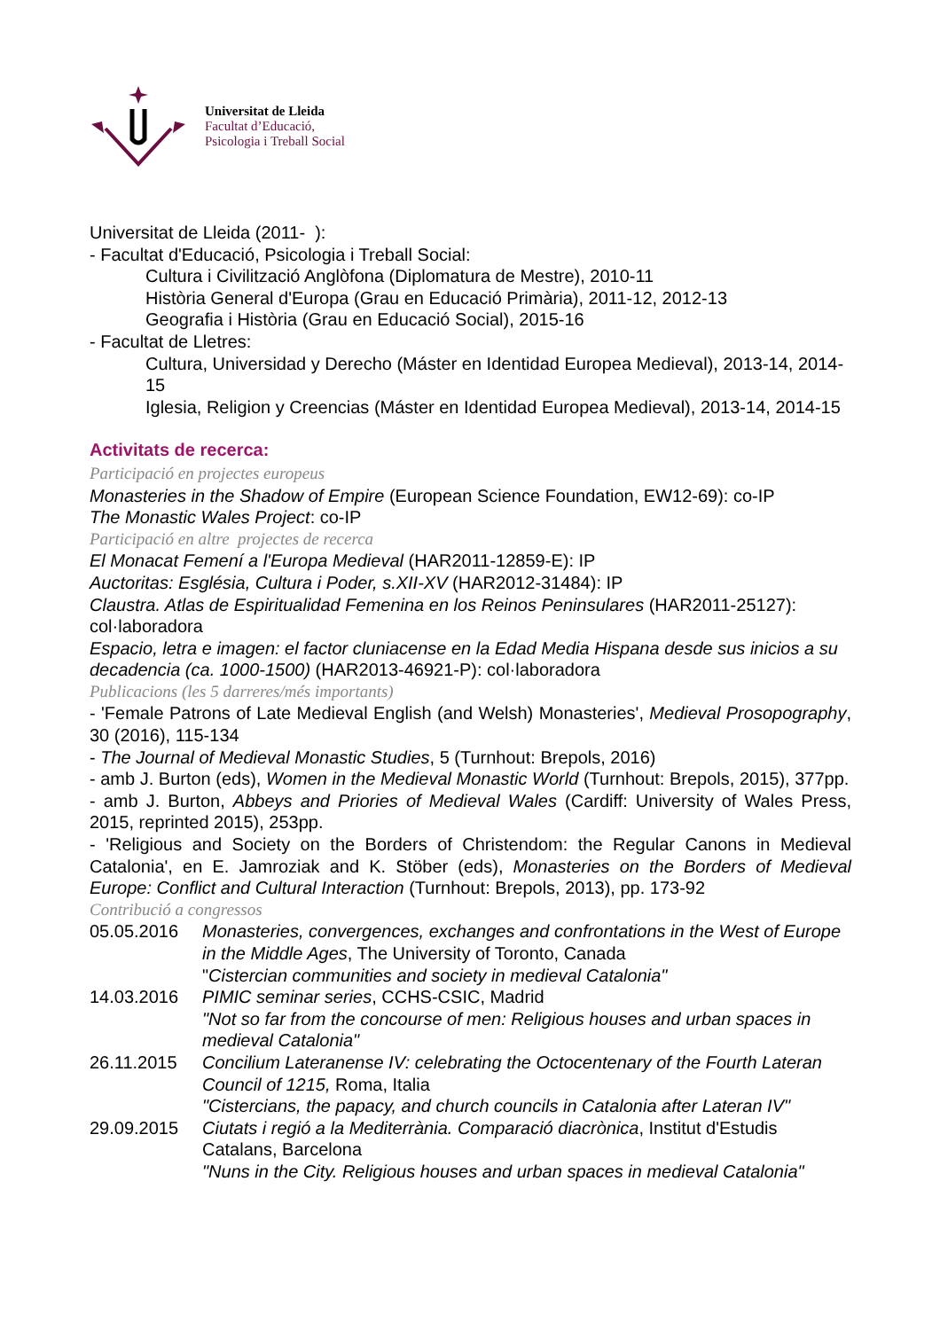Universitat de Lleida
Facultat d’Educació,
Psicologia i Treball Social
Universitat de Lleida (2011- ):
- Facultat d'Educació, Psicologia i Treball Social:
Cultura i Civilització Anglòfona (Diplomatura de Mestre), 2010-11
Història General d'Europa (Grau en Educació Primària), 2011-12, 2012-13
Geografia i Història (Grau en Educació Social), 2015-16
- Facultat de Lletres:
Cultura, Universidad y Derecho (Máster en Identidad Europea Medieval), 2013-14, 2014-15
Iglesia, Religion y Creencias (Máster en Identidad Europea Medieval), 2013-14, 2014-15
Activitats de recerca:
Participació en projectes europeus
Monasteries in the Shadow of Empire (European Science Foundation, EW12-69): co-IP
The Monastic Wales Project: co-IP
Participació en altre projectes de recerca
El Monacat Femení a l'Europa Medieval (HAR2011-12859-E): IP
Auctoritas: Església, Cultura i Poder, s.XII-XV (HAR2012-31484): IP
Claustra. Atlas de Espiritualidad Femenina en los Reinos Peninsulares (HAR2011-25127): col·laboradora
Espacio, letra e imagen: el factor cluniacense en la Edad Media Hispana desde sus inicios a su decadencia (ca. 1000-1500) (HAR2013-46921-P): col·laboradora
Publicacions (les 5 darreres/més importants)
- 'Female Patrons of Late Medieval English (and Welsh) Monasteries', Medieval Prosopography, 30 (2016), 115-134
- The Journal of Medieval Monastic Studies, 5 (Turnhout: Brepols, 2016)
- amb J. Burton (eds), Women in the Medieval Monastic World (Turnhout: Brepols, 2015), 377pp.
- amb J. Burton, Abbeys and Priories of Medieval Wales (Cardiff: University of Wales Press, 2015, reprinted 2015), 253pp.
- 'Religious and Society on the Borders of Christendom: the Regular Canons in Medieval Catalonia', en E. Jamroziak and K. Stöber (eds), Monasteries on the Borders of Medieval Europe: Conflict and Cultural Interaction (Turnhout: Brepols, 2013), pp. 173-92
Contribució a congressos
05.05.2016 Monasteries, convergences, exchanges and confrontations in the West of Europe in the Middle Ages, The University of Toronto, Canada
"Cistercian communities and society in medieval Catalonia"
14.03.2016 PIMIC seminar series, CCHS-CSIC, Madrid
"Not so far from the concourse of men: Religious houses and urban spaces in medieval Catalonia"
26.11.2015 Concilium Lateranense IV: celebrating the Octocentenary of the Fourth Lateran Council of 1215, Roma, Italia
"Cistercians, the papacy, and church councils in Catalonia after Lateran IV"
29.09.2015 Ciutats i regió a la Mediterrània. Comparació diacrònica, Institut d'Estudis Catalans, Barcelona
"Nuns in the City. Religious houses and urban spaces in medieval Catalonia"